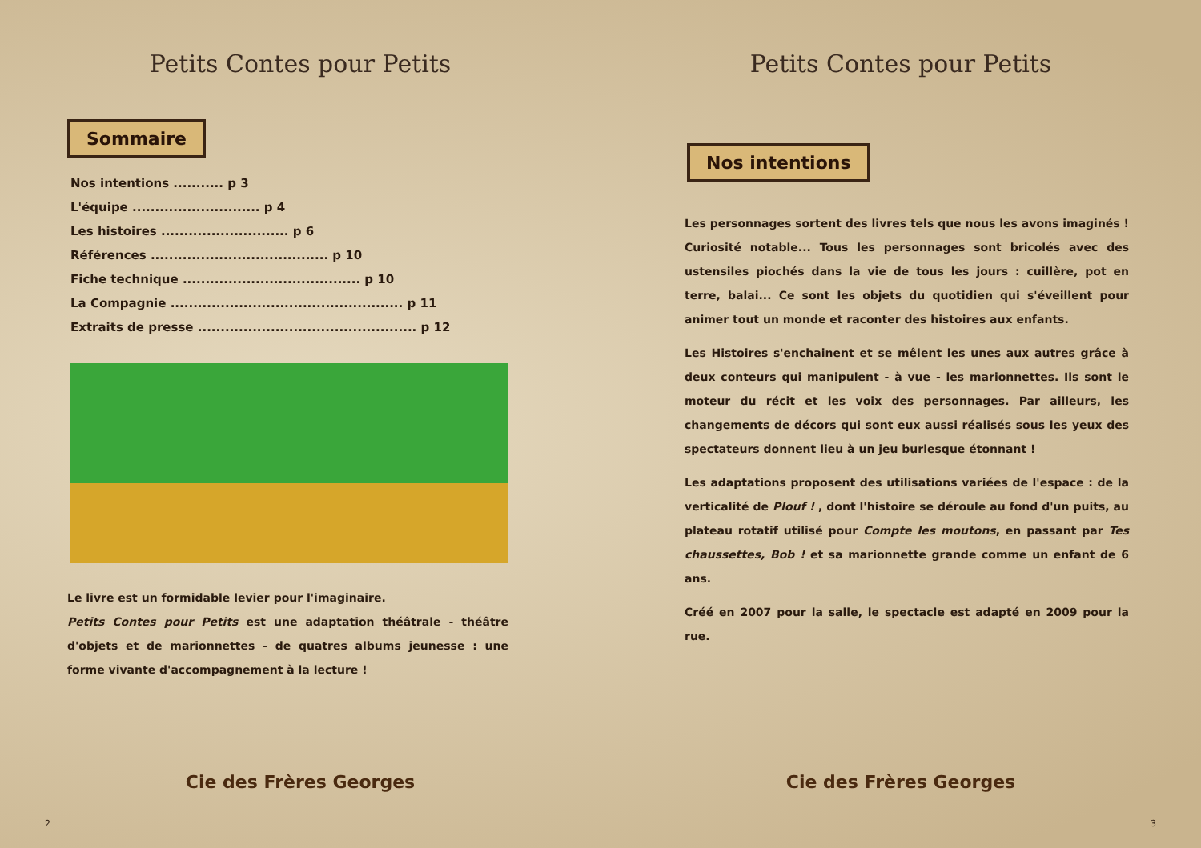Petits Contes pour Petits
Sommaire
Nos intentions ........... p 3
L'équipe ............................ p 4
Les histoires ............................ p 6
Références ....................................... p 10
Fiche technique ....................................... p 10
La Compagnie ................................................... p 11
Extraits de presse ................................................ p 12
Le livre est un formidable levier pour l'imaginaire.
Petits Contes pour Petits est une adaptation théâtrale - théâtre d'objets et de marionnettes - de quatres albums jeunesse : une forme vivante d'accompagnement à la lecture !
Cie des Frères Georges
2
Petits Contes pour Petits
Nos intentions
Les personnages sortent des livres tels que nous les avons imaginés ! Curiosité notable... Tous les personnages sont bricolés avec des ustensiles piochés dans la vie de tous les jours : cuillère, pot en terre, balai... Ce sont les objets du quotidien qui s'éveillent pour animer tout un monde et raconter des histoires aux enfants.
Les Histoires s'enchainent et se mêlent les unes aux autres grâce à deux conteurs qui manipulent - à vue - les marionnettes. Ils sont le moteur du récit et les voix des personnages. Par ailleurs, les changements de décors qui sont eux aussi réalisés sous les yeux des spectateurs donnent lieu à un jeu burlesque étonnant !
Les adaptations proposent des utilisations variées de l'espace : de la verticalité de Plouf ! , dont l'histoire se déroule au fond d'un puits, au plateau rotatif utilisé pour Compte les moutons, en passant par Tes chaussettes, Bob ! et sa marionnette grande comme un enfant de 6 ans.
Créé en 2007 pour la salle, le spectacle est adapté en 2009 pour la rue.
Cie des Frères Georges
3